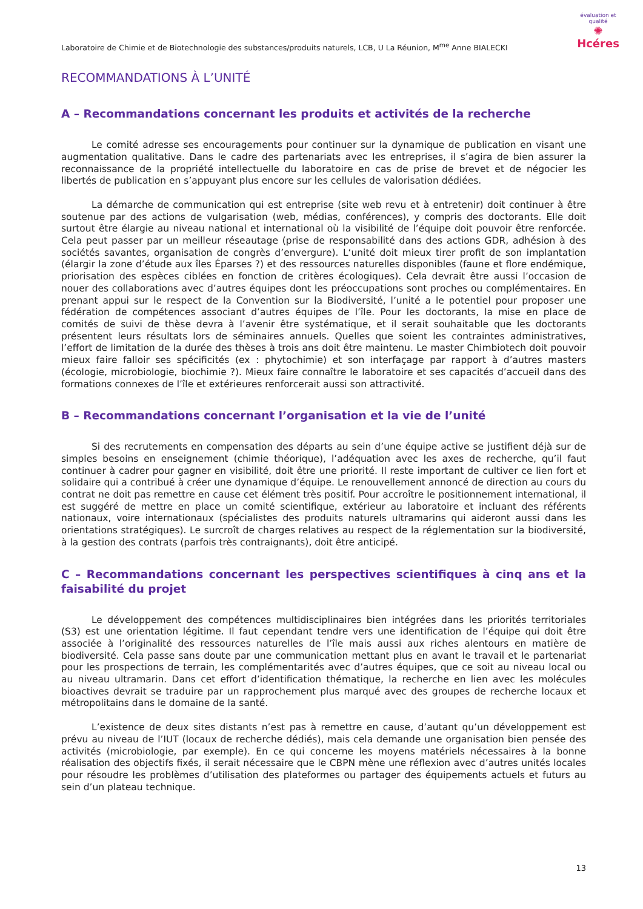Laboratoire de Chimie et de Biotechnologie des substances/produits naturels, LCB, U La Réunion, M<sup>me</sup> Anne BIALECKI
évaluation et qualité
✺
Hcéres
RECOMMANDATIONS À L’UNITÉ
A – Recommandations concernant les produits et activités de la recherche
Le comité adresse ses encouragements pour continuer sur la dynamique de publication en visant une augmentation qualitative. Dans le cadre des partenariats avec les entreprises, il s’agira de bien assurer la reconnaissance de la propriété intellectuelle du laboratoire en cas de prise de brevet et de négocier les libertés de publication en s’appuyant plus encore sur les cellules de valorisation dédiées.
La démarche de communication qui est entreprise (site web revu et à entretenir) doit continuer à être soutenue par des actions de vulgarisation (web, médias, conférences), y compris des doctorants. Elle doit surtout être élargie au niveau national et international où la visibilité de l’équipe doit pouvoir être renforcée. Cela peut passer par un meilleur réseautage (prise de responsabilité dans des actions GDR, adhésion à des sociétés savantes, organisation de congrès d’envergure). L‘unité doit mieux tirer profit de son implantation (élargir la zone d’étude aux îles Éparses ?) et des ressources naturelles disponibles (faune et flore endémique, priorisation des espèces ciblées en fonction de critères écologiques). Cela devrait être aussi l’occasion de nouer des collaborations avec d’autres équipes dont les préoccupations sont proches ou complémentaires. En prenant appui sur le respect de la Convention sur la Biodiversité, l’unité a le potentiel pour proposer une fédération de compétences associant d’autres équipes de l’île. Pour les doctorants, la mise en place de comités de suivi de thèse devra à l’avenir être systématique, et il serait souhaitable que les doctorants présentent leurs résultats lors de séminaires annuels. Quelles que soient les contraintes administratives, l’effort de limitation de la durée des thèses à trois ans doit être maintenu. Le master Chimbiotech doit pouvoir mieux faire falloir ses spécificités (ex : phytochimie) et son interfaçage par rapport à d’autres masters (écologie, microbiologie, biochimie ?). Mieux faire connaître le laboratoire et ses capacités d’accueil dans des formations connexes de l’île et extérieures renforcerait aussi son attractivité.
B – Recommandations concernant l’organisation et la vie de l’unité
Si des recrutements en compensation des départs au sein d’une équipe active se justifient déjà sur de simples besoins en enseignement (chimie théorique), l’adéquation avec les axes de recherche, qu’il faut continuer à cadrer pour gagner en visibilité, doit être une priorité. Il reste important de cultiver ce lien fort et solidaire qui a contribué à créer une dynamique d’équipe. Le renouvellement annoncé de direction au cours du contrat ne doit pas remettre en cause cet élément très positif. Pour accroître le positionnement international, il est suggéré de mettre en place un comité scientifique, extérieur au laboratoire et incluant des référents nationaux, voire internationaux (spécialistes des produits naturels ultramarins qui aideront aussi dans les orientations stratégiques). Le surcroît de charges relatives au respect de la réglementation sur la biodiversité, à la gestion des contrats (parfois très contraignants), doit être anticipé.
C – Recommandations concernant les perspectives scientifiques à cinq ans et la faisabilité du projet
Le développement des compétences multidisciplinaires bien intégrées dans les priorités territoriales (S3) est une orientation légitime. Il faut cependant tendre vers une identification de l’équipe qui doit être associée à l’originalité des ressources naturelles de l’île mais aussi aux riches alentours en matière de biodiversité. Cela passe sans doute par une communication mettant plus en avant le travail et le partenariat pour les prospections de terrain, les complémentarités avec d’autres équipes, que ce soit au niveau local ou au niveau ultramarin. Dans cet effort d’identification thématique, la recherche en lien avec les molécules bioactives devrait se traduire par un rapprochement plus marqué avec des groupes de recherche locaux et métropolitains dans le domaine de la santé.
L’existence de deux sites distants n’est pas à remettre en cause, d’autant qu’un développement est prévu au niveau de l’IUT (locaux de recherche dédiés), mais cela demande une organisation bien pensée des activités (microbiologie, par exemple). En ce qui concerne les moyens matériels nécessaires à la bonne réalisation des objectifs fixés, il serait nécessaire que le CBPN mène une réflexion avec d’autres unités locales pour résoudre les problèmes d’utilisation des plateformes ou partager des équipements actuels et futurs au sein d’un plateau technique.
13